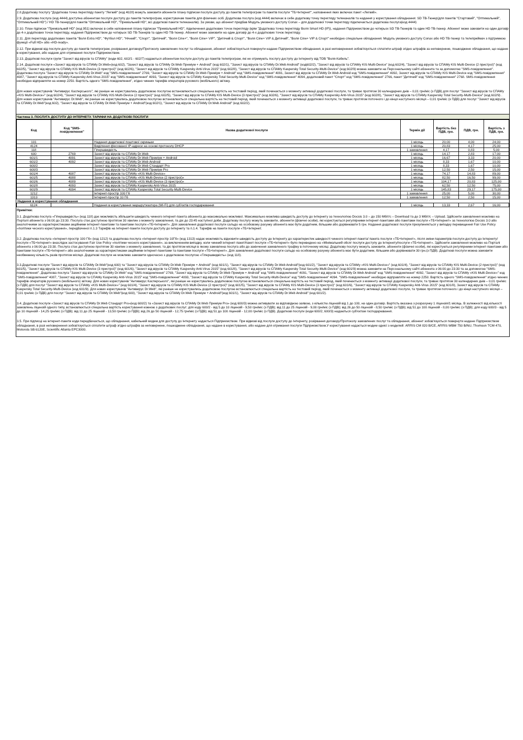2.8.Додаткову послугу "Додаткова точка перегляду пакету "Легкий" (код 4028) можуть замовити абоненти плану підписки послуги доступу до пакетів телепрограм та пакетів послуги "ТБ+Інтернет", наповнення яких включає пакет «Легкий».
2.9. Додаткова послуга (код 4444) доступна абонентам послуги доступу до пакетів телепрограм, користувачам пакетів для фізичних осіб. Додаткова послуга (код 4444) включає в себе додаткову точку перегляду телеканалів та надання у користування обладнання: SD ТВ-Тюнер(для пакетів "Стартовий", "Оптимальний", "Оптимальний HD") / HD ТВ-тюнер(для пакетів "Оптимальний HD", "Преміальний HD", всі додаткові пакети телеканалів). За умови, що абонент придбав Модуль умовного доступу Conax – для додаткової точки перегляду підключається додаткова послуга(код 4444)
2.10. План підписки "Преміальний HD" (код 951) включає в себе наповнення плану підписки "Преміальний HD", підключення додаткових точок перегляду (крім "Додаткова точка перегляду Воля Smart HD (IP)), надання Підприємством до чотирьох SD ТВ-Тюнерів та один HD ТВ-тюнер. Абонент може замовити на один договір до 4-х додаткових точок перегляду, надання Підприємством до чотирьох SD ТВ-Тюнерів та один HD ТВ-тюнер. Абонент може замовити на один договір до 4-х додаткових точок перегляду.
2.11. Для перегляду додаткових пакетів "Воля Extra HD", "Футбол HD", "Нічний", "Спорт", "Дитячий", "Воля Cine+", "Воля Cine+ VIP", "Дитячий & Спорт", "Воля Cine+ VIP & Дитячий", "Воля Cine+ VIP & Спорт" необхідно спеціальне обладнання: Модуль умовного доступу Conax або HD ТВ-тюнер та телеприймач з підтримкою функції «Full HD» або «HD-ready».
2.12. При відмові від послуги доступу до пакетів телепрограм, розірвання договору/Протоколу замовлених послуг та обладнання, абонент зобов'язується повернути надане Підприємством обладнання, в разі неповернення зобов'язується сплатити штраф згідно штрафів за неповернене, пошкоджене обладнання, що надане в користування, або надане для отримання послуги Підприємством.
2.13. Додаткові послуги групи "Захист від вірусів та СПАМу" (коди 602, 602/1 - 602/7) надаються абонентам послуги доступу до пакетів телепрограм, які не отримують послугу доступу до Інтернету від ТОВ "Воля-Кабель".
2.14. Додаткові послуги «Захист від вірусів та СПАМу Dr.Web»(код 602), "Захист від вірусів та СПАМу Dr.Web Преміум + Android" (код 602/1), "Захист від вірусів та СПАМу Dr.Web Android" (код602/2), "Захист від вірусів та СПАМу KIS Multi-Device" (код 602/4), "Захист від вірусів та СПАМу KIS Multi-Device (2 пристрої)" (код 602/5), "Захист від вірусів та СПАМу KIS Multi-Device (3 пристрої)" (код 602/6), "Захист від вірусів та СПАМу Kaspersky Anti-Virus 2015" (код 602/8), "Захист від вірусів та СПАМу Kaspersky Total Security-Multi-Device" (код 602/9) можна замовити на Персональному сайті абонента та за допомогою "SMS-повідомлення". Додаткова послуга "Захист від вірусів та СПАМу Dr.Web" код "SMS-повідомлення" 2769, "Захист від вірусів та СПАМу Dr.Web Преміум + Android" код "SMS-повідомлення" 4091, Захист від вірусів та СПАМу Dr.Web Android код "SMS-повідомлення" 4092, Захист від вірусів та СПАМу KIS Multi-Device код "SMS-повідомлення" 4087, "Захист від вірусів та СПАМу Kaspersky Anti-Virus 2015" код "SMS-повідомлення" 4093, "Захист від вірусів та СПАМу Kaspersky Total Security-Multi-Device" код "SMS-повідомлення" 4094, додатковий пакет "Спорт" код "SMS-повідомлення" 2766, пакет "Дитячий" код "SMS-повідомлення" 2768. SMS-повідомлення необхідно відправляти на номер 2250. Вартість одного "SMS-повідомлення", згідно чинних тарифів операторів рухомого (мобільного) зв'язку.
Для нових користувачів "Антивирус Касперського", які раніше не користувались додатковою послугою встановлюється спеціальна вартість на тестовий період, який починається з моменту активації додаткової послуги, та триває протягом 30 календарних днів – 0,01 грн/міс (з ПДВ) для послуг "Захист від вірусів та СПАМу «KIS Multi-Device»" (код 602/4), "Захист від вірусів та СПАМу KIS Multi-Device (2 пристрої)" (код 602/5), "Захист від вірусів та СПАМу KIS Multi-Device (3 пристрої)" (код 602/6), "Захист від вірусів та СПАМу Kaspersky Anti-Virus 2015" (код 602/8), "Захист від вірусів та СПАМу Kaspersky Total Security-Multi-Device" (код 602/9) . Для нових користувачів "Антивирус Dr.Web", які раніше не користувались додатковою послугою встановлюється спеціальна вартість на тестовий період, який починається з моменту активації додаткової послуги, та триває протягом поточного і до кінця наступного місяця – 0,01 грн/міс (з ПДВ) для послуг "Захист від вірусів та СПАМу Dr.Web"(код 602), "Захист від вірусів та СПАМу Dr.Web Преміум + Android"(код 602/1), "Захист від вірусів та СПАМу Dr.Web Android" (код 602/2).
Частина 3. ПОСЛУГА ДОСТУПУ ДО ІНТЕРНЕТУ. ТАРИФИ НА ДОДАТКОВІ ПОСЛУГИ
| Код | Код "SMS-повідомлення" | Назва додаткової послуги | Термін дії | Вартість без ПДВ, грн. | ПДВ, грн. | Вартість з ПДВ, грн. |
| --- | --- | --- | --- | --- | --- | --- |
| 101 | | Надання додаткової поштової скриньки | 1 місяць | 20,00 | 4,00 | 24,00 |
| 4124 | | Виділення фіксованої IP-адреси на основі протоколу DHCP | 1 місяць | 20,83 | 4,17 | 25,00 |
| 118 | | Гіпершвидкість | 1 замовлення | 4,17 | 0,83 | 5,00 |
| 600 | 2769 | Захист від вірусів та СПАМу Dr.Web | 1 місяць | 14,17 | 2,83 | 17,00 |
| 601/1 | 4091 | Захист від вірусів та СПАМу Dr.Web Преміум + Android | 1 місяць | 16,67 | 3,33 | 20,00 |
| 601/2 | 4092 | Захист від вірусів та СПАМу Dr.Web Android | 1 місяць | 8,33 | 1,67 | 10,00 |
| 600/2 | | Захист від вірусів та СПАМу Dr.Web Стандарт Pro | 1 місяць | 8,33 | 1,67 | 10,00 |
| 600/3 | | Захист від вірусів та СПАМу Dr.Web Преміум Pro | 1 місяць | 12,50 | 2,50 | 15,00 |
| 601/4 | 4087 | Захист від вірусів та СПАМу «KIS Multi-Device» | 1 місяць | 74,17 | 14,83 | 89,00 |
| 601/5 | 4088 | Захист від вірусів та СПАМу «KIS Multi-Device (2 пристрої)» | 1 місяць | 82,50 | 16,50 | 99,00 |
| 601/6 | 4089 | Захист від вірусів та СПАМу «KIS Multi-Device (3 пристрої)» | 1 місяць | 104,17 | 20,83 | 125,00 |
| 601/8 | 4093 | Захист від вірусів та СПАМу Kaspersky Anti-Virus 2015 | 1 місяць | 62,50 | 12,50 | 75,00 |
| 601/9 | 4094 | Захист від вірусів та СПАМу Kaspersky Total Security-Multi-Device | 1 місяць | 145,83 | 29,17 | 175,00 |
| 1212 | | Інтернет-простір 100 Гб | 1 замовлення | 25,00 | 5,00 | 30,00 |
| 1313 | | Інтернет-простір 10 Гб | 1 замовлення | 12,50 | 2,50 | 15,00 |
| Надання в користування обладнання | | | | | | |
| 6124 | | Надання в користування маршрутизатора (Wi-Fi) для суб'єктів господарювання | 1 місяць | 13,33 | 2,67 | 16,00 |
Примітки:
3.1. Додаткова послуга «Гіпершвидкість» (код 118) дає можливість збільшити швидкість чинного інтернет-пакета абонента до максимально можливої. Максимально можлива швидкість доступу до Інтернету за технологією Docsis 3.0 – до 150 Мбіт/с – Download та до 3 Мбіт/с – Upload. Здійснити замовлення можливо на Порталі абонента з 06:00 до 23:30. Послуга стає доступною протягом 30 хвилин з моменту замовлення, та діє до 23:45 наступної доби. Додаткову послугу можуть замовити, абоненти (фізичні особи), які користуються регулярними інтернет-пакетами або пакетами послуги «ТБ+Інтернет» за технологією Docsis 3.0 або аналогічними за характеристиками акційними інтернет-пакетами та пакетами послуги «ТБ+Інтернет». Для замовлення додаткової послуги сальдо на особовому рахунку абонента має бути додатним, більшим або дорівнювати 5 грн. Надання додаткової послуги призупиняється у випадку перевищення Fair Use Policy «політики чесного користування», передбаченої п.1.3 Тарифів на Інтернет-пакети послуги доступу до Інтернету та п.1.4. Тарифів на пакети послуги «ТБ+Інтернет.
3.2. Додаткова послуга «Інтернет-простір 100 Гб» (код 1212) та додаткова послуга «Інтернет-простір 10Гб» (код 1313) надає можливість відновити швидкість доступу до Інтернету до характеристик швидкості чинного інтернет-пакета/ пакета послуги «ТБ+Інтернет», після зміни параметрів послуги доступу до Інтернету/послуги «ТБ+Інтернет» внаслідок застосування Fair Use Policy «політики чесного користування», за виключенням випадку, коли чинний інтернет-пакет/пакет послуги «ТБ+Інтернет» було переведено на «Мінімальний обсяг послуги доступу до Інтернету/послуги «ТБ+Інтернет». Здійснити замовлення можливо на Порталі абонента з 06:00 до 23:30. Послуга стає доступною протягом 30 хвилин з моменту замовлення, та діє протягом місяця в якому замовлена послуга або до закінчення замовленого трафіку в поточному місяці. Додаткову послугу можуть замовити, абоненти (фізичні особи), які користуються регулярними інтернет-пакетами або пакетами послуги «ТБ+Інтернет» або аналогічними за характеристиками акційними інтернет-пакетами та пакетами послуги «ТБ+Інтернет». Для замовлення додаткової послуги сальдо на особовому рахунку абонента має бути додатним, більшим або дорівнювати 30 грн.(з ПДВ). Додаткові послуги можна замовити необмежену кількість разів протягом місяця. Додаткові послуги не можливо замовити одночасно з додатковою послугою «Гіпершвидкість» (код 118).
3.3.Додаткові послуги "Захист від вірусів та СПАМу Dr.Web"(код 600) та "Захист від вірусів та СПАМу Dr.Web Преміум + Android" (код 601/1), "Захист від вірусів та СПАМу Dr.Web Android"(код 601/2), "Захист від вірусів та СПАМу «KIS Multi-Device»" (код 601/4), "Захист від вірусів та СПАМу KIS Multi-Device (2 пристрої)" (код 601/5), "Захист від вірусів та СПАМу KIS Multi-Device (3 пристрої)" (код 601/6), "Захист від вірусів та СПАМу Kaspersky Anti-Virus 2015" (код 601/8), "Захист від вірусів та СПАМу Kaspersky Total Security-Multi-Device" (код 601/9) можна замовити на Персональному сайті абонента з 06:00 до 23:30 та за допомогою "SMS-повідомлення". Додаткова послуга "Захист від вірусів та СПАМу Dr.Web" код "SMS-повідомлення" 2769, "Захист від вірусів та СПАМу Dr.Web Преміум + Android" код "SMS-повідомлення" 4091, "Захист від вірусів та СПАМу Dr.Web Android" код "SMS-повідомлення" 4092, "Захист від вірусів та СПАМу «KIS Multi-Device»" код "SMS-повідомлення" 4087, "Захист від вірусів та СПАМу Kaspersky Anti-Virus 2015" код "SMS-повідомлення" 4093, "Захист від вірусів та СПАМу Kaspersky Total Security-Multi-Device" код "SMS-повідомлення" 4094. "SMS-повідомлення" необхідно відправляти на номер 2250. Вартість одного "SMS-повідомлення" згідно чинних тарифів операторів рухомого (мобільного) зв'язку. Для нових користувачів "Антивирус Касперського", які раніше не користувались додатковою послугою встановлюється спеціальна вартість на тестовий період, який починається з моменту активації додаткової послуги, та триває протягом 30 календарних днів – 0,01 грн/міс (з ПДВ) для послуг "Захист від вірусів та СПАМу «KIS Multi-Device»" (код 601/4), "Захист від вірусів та СПАМу KIS Multi-Device (2 пристрої)" (код 601/5), "Захист від вірусів та СПАМу KIS Multi-Device (3 пристрої)" (код 601/6), "Захист від вірусів та СПАМу Kaspersky Anti-Virus 2015" (код 601/8), Захист від вірусів та СПАМу Kaspersky Total Security-Multi-Device (код 601/9). Для нових користувачів "Антивирус Dr.Web", які раніше не користувались додатковою послугою встановлюється спеціальна вартість на тестовий період, який починається з моменту активації додаткової послуги, та триває протягом поточного і до кінця наступного місяця – 0,01 грн/міс (з ПДВ) для послуг "Захист від вірусів та СПАМу Dr.Web"(код 600), "Захист від вірусів та СПАМу Dr.Web Преміум + Android"(код 601/1), "Захист від вірусів та СПАМу Dr.Web Android" (код 601/2).
3.4. Додаткові послуги «Захист від вірусів та СПАМу Dr.Web Стандарт Pro»(код 600/2) та «Захист від вірусів та СПАМу Dr.Web Преміум Pro» (код 600/3) можна активувати за відповідною заявою, з кількістю ліцензій від 1 до 100, на один договір. Вартість вказана з розрахунку 1 ліцензія/1 місяць. В залежності від кількості замовлень ліцензій одного типу, встановлюється спеціальна вартість користування кожною з додаткових послуг: для коду 600/2 - від 5 до 10 ліцензій - 9,50 грн/міс (з ПДВ); від 11 до 25 ліцензій - 9,00 грн/міс (з ПДВ); від 26 до 50 ліцензій - 8,50 грн/міс (з ПДВ); від 51 до 100 ліцензій - 8,00 грн/міс (з ПДВ); для коду 600/3 - від 5 до 10 ліцензій - 14,25 грн/міс (з ПДВ); від 11 до 25 ліцензій - 13,50 грн/міс (з ПДВ); від 26 до 50 ліцензій - 12,75 грн/міс (з ПДВ); від 51 до 100 ліцензій - 12,00 грн/міс (з ПДВ). Додаткові послуги (коди 600/2, 600/3) надаються суб'єктам господарювання.
3.5. При підписці на інтернет-пакети коди передбачається, що обладнання, кабельний модем для доступу до Інтернету надається Підприємством. При відмові від послуги доступу до Інтернету, розірвання договору/Протоколу замовлених послуг та обладнання, абонент зобов'язується повернути надане Підприємством обладнання, в разі неповернення зобов'язується сплатити штраф згідно штрафів за неповернене, пошкоджене обладнання, що надане в користування, або надане для отримання послуги Підприємством.У користування надається модем однієї з моделей: ARRIS CM 820 B/CE, ARRIS WBM 750 B/NU, Thomson TCM 470, Motorola SB 6120E, Scientific Atlanta EPC3000.